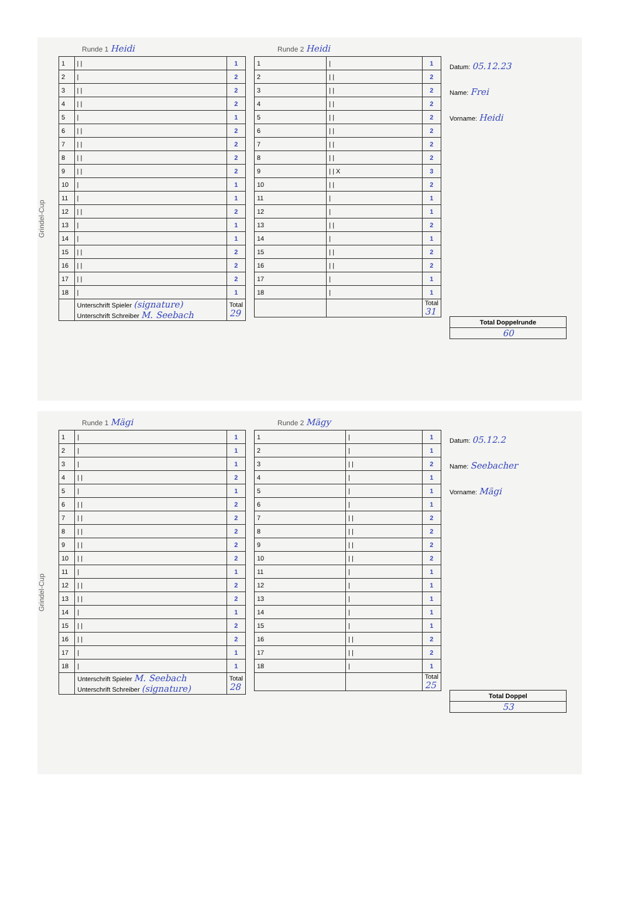Grindel-Cup
Runde 1 Heidi
| 1 | / / | 1 |
| 2 | / | 2 |
| 3 | / / | 2 |
| 4 | / / | 2 |
| 5 | / | 1 |
| 6 | / / | 2 |
| 7 | / / | 2 |
| 8 | / / | 2 |
| 9 | / / | 2 |
| 10 | / | 1 |
| 11 | / | 1 |
| 12 | / / | 2 |
| 13 | / | 1 |
| 14 | / | 1 |
| 15 | / / | 2 |
| 16 | / / | 2 |
| 17 | / / | 2 |
| 18 | / | 1 |
| | Unterschrift Spieler (signature) Unterschrift Schreiber M. Seebach | Total 29 |
Runde 2 Heidi
| 1 | / | 1 |
| 2 | / / | 2 |
| 3 | / / | 2 |
| 4 | / / | 2 |
| 5 | / / | 2 |
| 6 | / / | 2 |
| 7 | / / | 2 |
| 8 | / / | 2 |
| 9 | / / X | 3 |
| 10 | / / | 2 |
| 11 | / | 1 |
| 12 | / | 1 |
| 13 | / / | 2 |
| 14 | / | 1 |
| 15 | / / | 2 |
| 16 | / / | 2 |
| 17 | / | 1 |
| 18 | / | 1 |
| | | Total 31 |
Datum: 05.12.23
Name: Frei
Vorname: Heidi
Total Doppelrunde
60
Grindel-Cup
Runde 1 Mägi
| 1 | / | 1 |
| 2 | / | 1 |
| 3 | / | 1 |
| 4 | / / | 2 |
| 5 | / | 1 |
| 6 | / / | 2 |
| 7 | / / | 2 |
| 8 | / / | 2 |
| 9 | / / | 2 |
| 10 | / / | 2 |
| 11 | / | 1 |
| 12 | / / | 2 |
| 13 | / / | 2 |
| 14 | / | 1 |
| 15 | / / | 2 |
| 16 | / / | 2 |
| 17 | / | 1 |
| 18 | / | 1 |
| | Unterschrift Spieler M. Seebach Unterschrift Schreiber (signature) | Total 28 |
Runde 2 Mägy
| 1 | / | 1 |
| 2 | / | 1 |
| 3 | / / | 2 |
| 4 | / | 1 |
| 5 | / | 1 |
| 6 | / | 1 |
| 7 | / / | 2 |
| 8 | / / | 2 |
| 9 | / / | 2 |
| 10 | / / | 2 |
| 11 | / | 1 |
| 12 | / | 1 |
| 13 | / | 1 |
| 14 | / | 1 |
| 15 | / | 1 |
| 16 | / / | 2 |
| 17 | / / | 2 |
| 18 | / | 1 |
| | | Total 25 |
Datum: 05.12.2
Name: Seebacher
Vorname: Mägi
Total Doppel
53